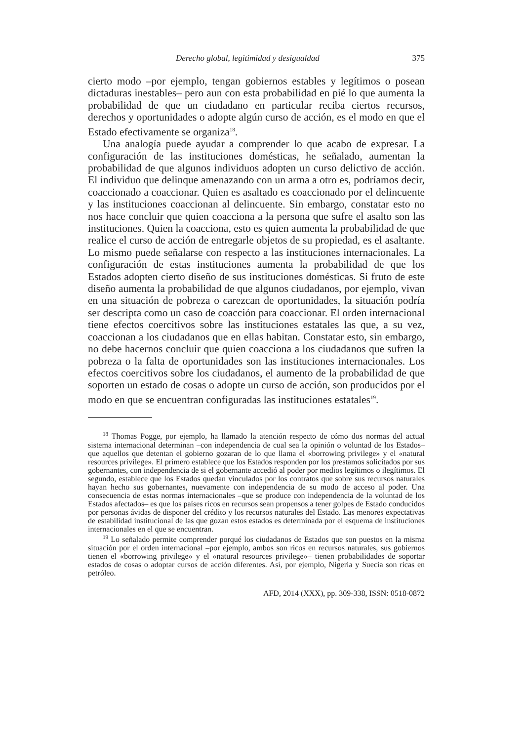Derecho global, legitimidad y desigualdad 375
cierto modo –por ejemplo, tengan gobiernos estables y legítimos o posean dictaduras inestables– pero aun con esta probabilidad en pié lo que aumenta la probabilidad de que un ciudadano en particular reciba ciertos recursos, derechos y oportunidades o adopte algún curso de acción, es el modo en que el Estado efectivamente se organiza<sup>18</sup>.
Una analogía puede ayudar a comprender lo que acabo de expresar. La configuración de las instituciones domésticas, he señalado, aumentan la probabilidad de que algunos individuos adopten un curso delictivo de acción. El individuo que delinque amenazando con un arma a otro es, podríamos decir, coaccionado a coaccionar. Quien es asaltado es coaccionado por el delincuente y las instituciones coaccionan al delincuente. Sin embargo, constatar esto no nos hace concluir que quien coacciona a la persona que sufre el asalto son las instituciones. Quien la coacciona, esto es quien aumenta la probabilidad de que realice el curso de acción de entregarle objetos de su propiedad, es el asaltante. Lo mismo puede señalarse con respecto a las instituciones internacionales. La configuración de estas instituciones aumenta la probabilidad de que los Estados adopten cierto diseño de sus instituciones domésticas. Si fruto de este diseño aumenta la probabilidad de que algunos ciudadanos, por ejemplo, vivan en una situación de pobreza o carezcan de oportunidades, la situación podría ser descripta como un caso de coacción para coaccionar. El orden internacional tiene efectos coercitivos sobre las instituciones estatales las que, a su vez, coaccionan a los ciudadanos que en ellas habitan. Constatar esto, sin embargo, no debe hacernos concluir que quien coacciona a los ciudadanos que sufren la pobreza o la falta de oportunidades son las instituciones internacionales. Los efectos coercitivos sobre los ciudadanos, el aumento de la probabilidad de que soporten un estado de cosas o adopte un curso de acción, son producidos por el modo en que se encuentran configuradas las instituciones estatales<sup>19</sup>.
<sup>18</sup> Thomas Pogge, por ejemplo, ha llamado la atención respecto de cómo dos normas del actual sistema internacional determinan –con independencia de cual sea la opinión o voluntad de los Estados– que aquellos que detentan el gobierno gozaran de lo que llama el «borrowing privilege» y el «natural resources privilege». El primero establece que los Estados responden por los prestamos solicitados por sus gobernantes, con independencia de si el gobernante accedió al poder por medios legítimos o ilegítimos. El segundo, establece que los Estados quedan vinculados por los contratos que sobre sus recursos naturales hayan hecho sus gobernantes, nuevamente con independencia de su modo de acceso al poder. Una consecuencia de estas normas internacionales –que se produce con independencia de la voluntad de los Estados afectados– es que los países ricos en recursos sean propensos a tener golpes de Estado conducidos por personas ávidas de disponer del crédito y los recursos naturales del Estado. Las menores expectativas de estabilidad institucional de las que gozan estos estados es determinada por el esquema de instituciones internacionales en el que se encuentran.
<sup>19</sup> Lo señalado permite comprender porqué los ciudadanos de Estados que son puestos en la misma situación por el orden internacional –por ejemplo, ambos son ricos en recursos naturales, sus gobiernos tienen el «borrowing privilege» y el «natural resources privilege»– tienen probabilidades de soportar estados de cosas o adoptar cursos de acción diferentes. Así, por ejemplo, Nigeria y Suecia son ricas en petróleo.
AFD, 2014 (XXX), pp. 309-338, ISSN: 0518-0872